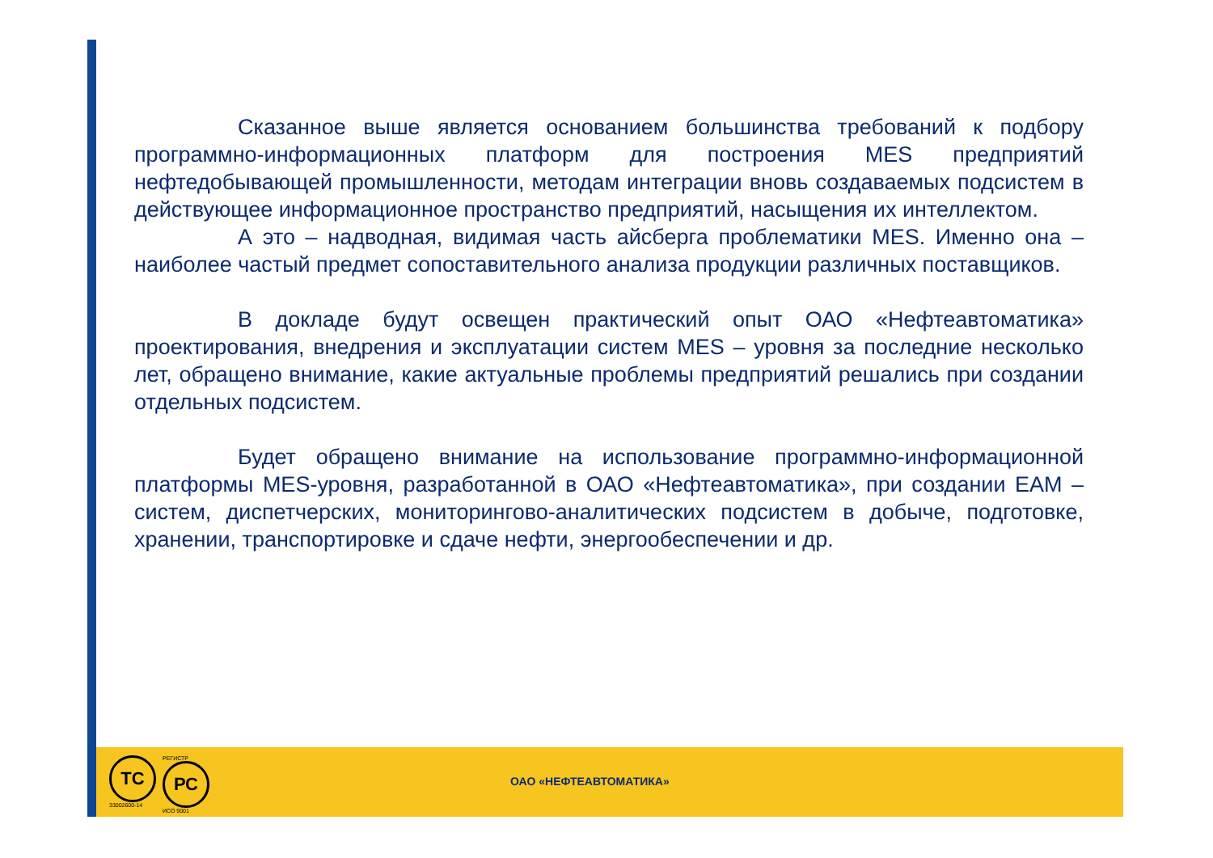Сказанное выше является основанием большинства требований к подбору программно-информационных платформ для построения MES предприятий нефтедобывающей промышленности, методам интеграции вновь создаваемых подсистем в действующее информационное пространство предприятий, насыщения их интеллектом.
А это – надводная, видимая часть айсберга проблематики MES. Именно она – наиболее частый предмет сопоставительного анализа продукции различных поставщиков.
В докладе будут освещен практический опыт ОАО «Нефтеавтоматика» проектирования, внедрения и эксплуатации систем MES – уровня за последние несколько лет, обращено внимание, какие актуальные проблемы предприятий решались при создании отдельных подсистем.
Будет обращено внимание на использование программно-информационной платформы MES-уровня, разработанной в ОАО «Нефтеавтоматика», при создании EAM –систем, диспетчерских, мониторингово-аналитических подсистем в добыче, подготовке, хранении, транспортировке и сдаче нефти, энергообеспечении и др.
ТС
33002600-14
РЕГИСТР
РС
ИСО 9001
ОАО «НЕФТЕАВТОМАТИКА»